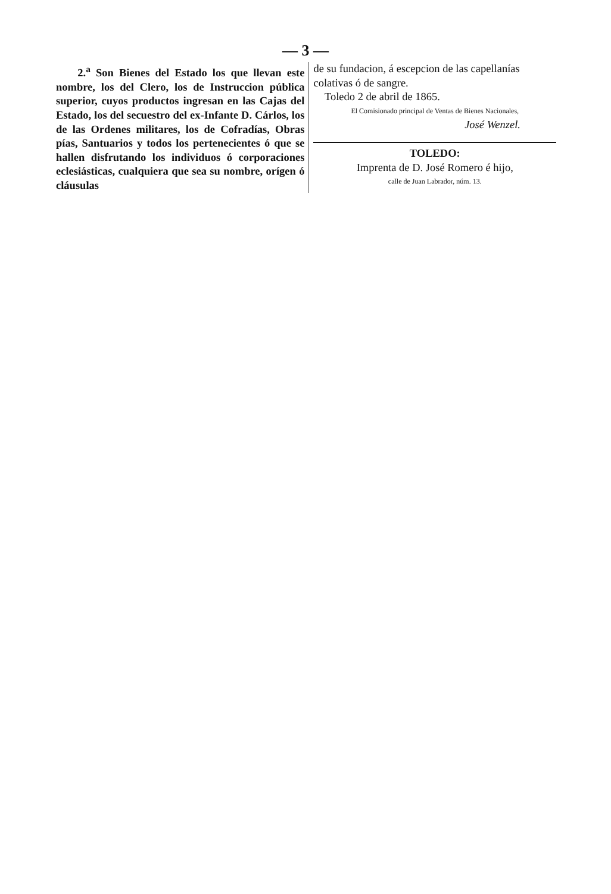— 3 —
2.<sup>a</sup> Son Bienes del Estado los que llevan este nombre, los del Clero, los de Instruccion pública superior, cuyos productos ingresan en las Cajas del Estado, los del secuestro del ex-Infante D. Cárlos, los de las Ordenes militares, los de Cofradías, Obras pías, Santuarios y todos los pertenecientes ó que se hallen disfrutando los individuos ó corporaciones eclesiásticas, cualquiera que sea su nombre, orígen ó cláusulas
de su fundacion, á escepcion de las capellanías colativas ó de sangre.
Toledo 2 de abril de 1865.
El Comisionado principal de Ventas de Bienes Nacionales,
José Wenzel.
TOLEDO:
Imprenta de D. José Romero é hijo,
calle de Juan Labrador, núm. 13.